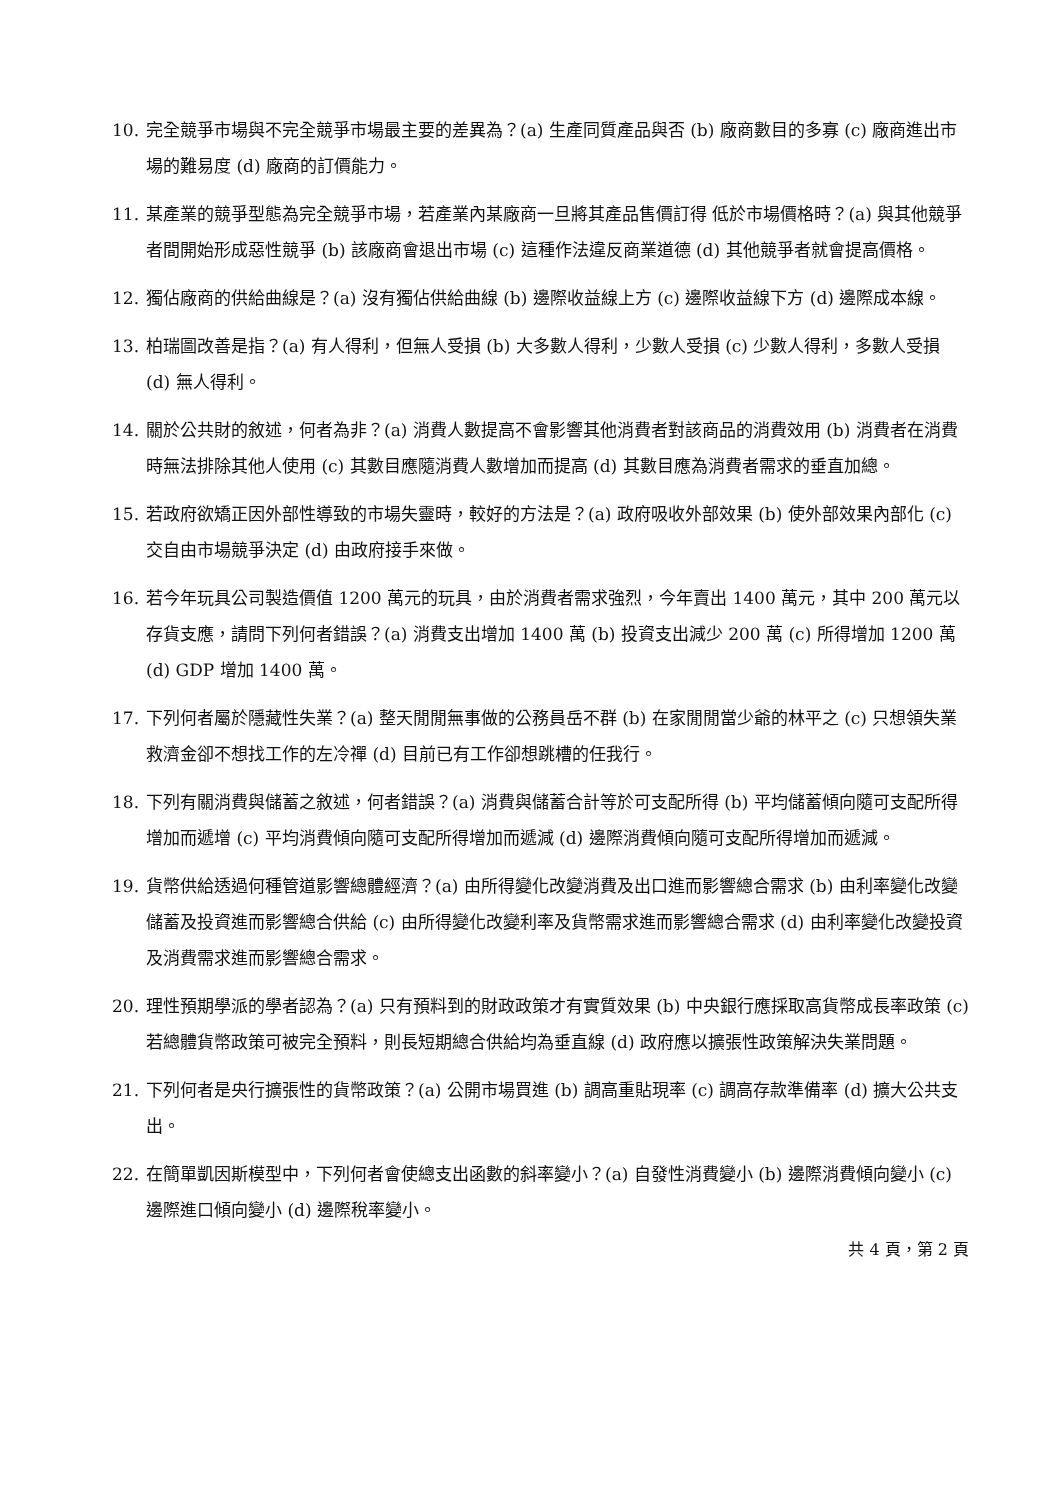10. 完全競爭市場與不完全競爭市場最主要的差異為？(a) 生產同質產品與否 (b) 廠商數目的多寡 (c) 廠商進出市場的難易度 (d) 廠商的訂價能力。
11. 某產業的競爭型態為完全競爭市場，若產業內某廠商一旦將其產品售價訂得 低於市場價格時？(a) 與其他競爭者間開始形成惡性競爭 (b) 該廠商會退出市場 (c) 這種作法違反商業道德 (d) 其他競爭者就會提高價格。
12. 獨佔廠商的供給曲線是？(a) 沒有獨佔供給曲線 (b) 邊際收益線上方 (c) 邊際收益線下方 (d) 邊際成本線。
13. 柏瑞圖改善是指？(a) 有人得利，但無人受損 (b) 大多數人得利，少數人受損 (c) 少數人得利，多數人受損 (d) 無人得利。
14. 關於公共財的敘述，何者為非？(a) 消費人數提高不會影響其他消費者對該商品的消費效用 (b) 消費者在消費時無法排除其他人使用 (c) 其數目應隨消費人數增加而提高 (d) 其數目應為消費者需求的垂直加總。
15. 若政府欲矯正因外部性導致的市場失靈時，較好的方法是？(a) 政府吸收外部效果 (b) 使外部效果內部化 (c) 交自由市場競爭決定 (d) 由政府接手來做。
16. 若今年玩具公司製造價值 1200 萬元的玩具，由於消費者需求強烈，今年賣出 1400 萬元，其中 200 萬元以存貨支應，請問下列何者錯誤？(a) 消費支出增加 1400 萬 (b) 投資支出減少 200 萬 (c) 所得增加 1200 萬 (d) GDP 增加 1400 萬。
17. 下列何者屬於隱藏性失業？(a) 整天閒閒無事做的公務員岳不群 (b) 在家閒閒當少爺的林平之 (c) 只想領失業救濟金卻不想找工作的左冷禪 (d) 目前已有工作卻想跳槽的任我行。
18. 下列有關消費與儲蓄之敘述，何者錯誤？(a) 消費與儲蓄合計等於可支配所得 (b) 平均儲蓄傾向隨可支配所得增加而遞增 (c) 平均消費傾向隨可支配所得增加而遞減 (d) 邊際消費傾向隨可支配所得增加而遞減。
19. 貨幣供給透過何種管道影響總體經濟？(a) 由所得變化改變消費及出口進而影響總合需求 (b) 由利率變化改變儲蓄及投資進而影響總合供給 (c) 由所得變化改變利率及貨幣需求進而影響總合需求 (d) 由利率變化改變投資及消費需求進而影響總合需求。
20. 理性預期學派的學者認為？(a) 只有預料到的財政政策才有實質效果 (b) 中央銀行應採取高貨幣成長率政策 (c) 若總體貨幣政策可被完全預料，則長短期總合供給均為垂直線 (d) 政府應以擴張性政策解決失業問題。
21. 下列何者是央行擴張性的貨幣政策？(a) 公開市場買進 (b) 調高重貼現率 (c) 調高存款準備率 (d) 擴大公共支出。
22. 在簡單凱因斯模型中，下列何者會使總支出函數的斜率變小？(a) 自發性消費變小 (b) 邊際消費傾向變小 (c) 邊際進口傾向變小 (d) 邊際稅率變小。
共 4 頁，第 2 頁